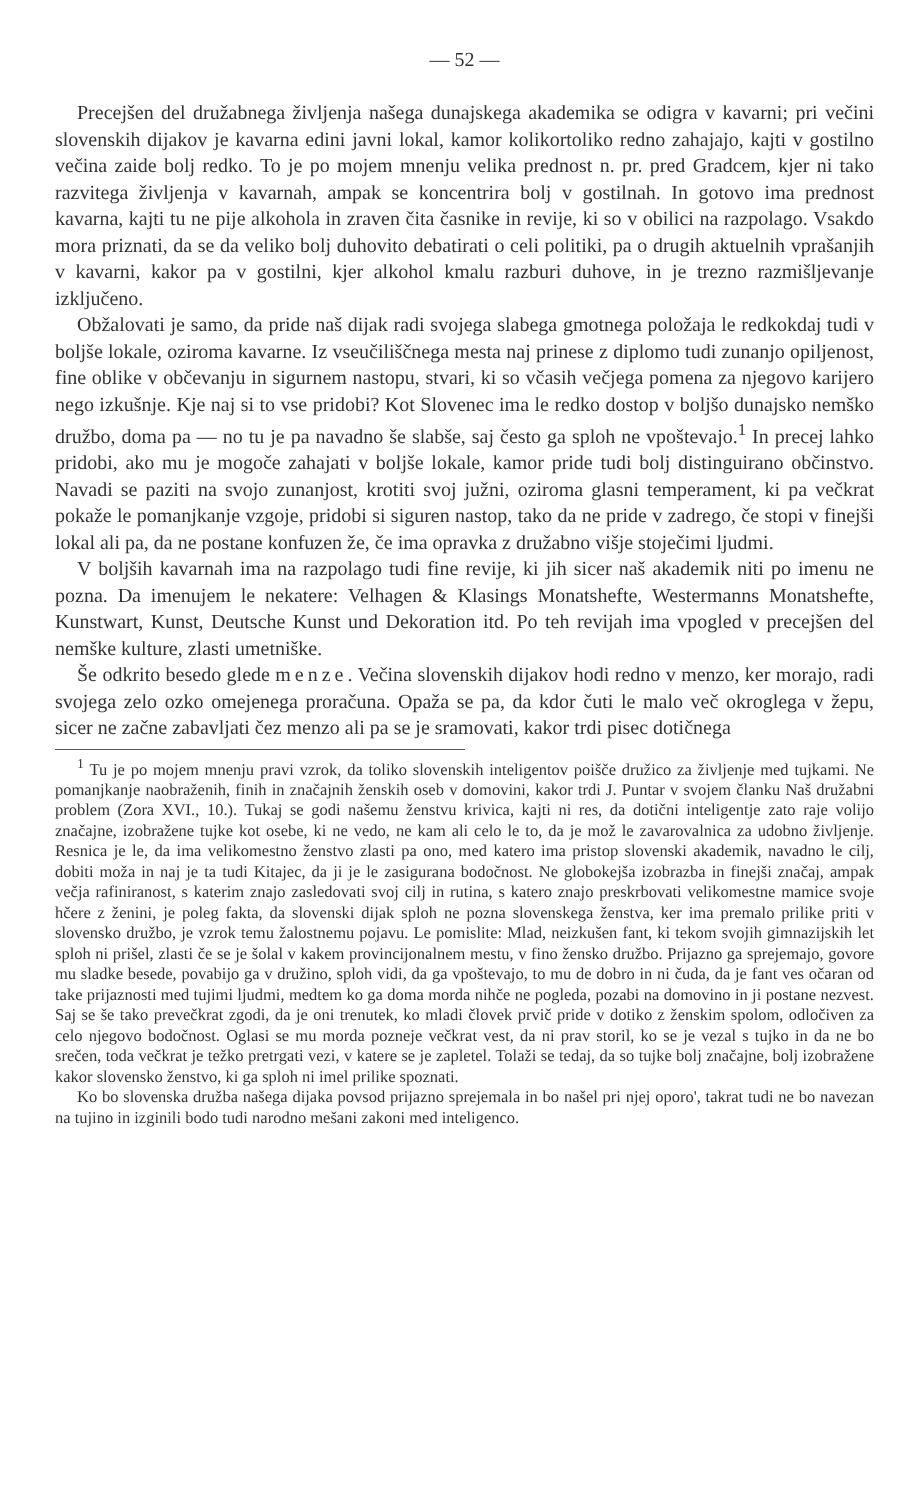— 52 —
Precejšen del družabnega življenja našega dunajskega akademika se odigra v kavarni; pri večini slovenskih dijakov je kavarna edini javni lokal, kamor kolikortoliko redno zahajajo, kajti v gostilno večina zaide bolj redko. To je po mojem mnenju velika prednost n. pr. pred Gradcem, kjer ni tako razvitega življenja v kavarnah, ampak se koncentrira bolj v gostilnah. In gotovo ima prednost kavarna, kajti tu ne pije alkohola in zraven čita časnike in revije, ki so v obilici na razpolago. Vsakdo mora priznati, da se da veliko bolj duhovito debatirati o celi politiki, pa o drugih aktuelnih vprašanjih v kavarni, kakor pa v gostilni, kjer alkohol kmalu razburi duhove, in je trezno razmišljevanje izključeno.
Obžalovati je samo, da pride naš dijak radi svojega slabega gmotnega položaja le redkokdaj tudi v boljše lokale, oziroma kavarne. Iz vseučiliščnega mesta naj prinese z diplomo tudi zunanjo opiljenost, fine oblike v občevanju in sigurnem nastopu, stvari, ki so včasih večjega pomena za njegovo karijero nego izkušnje. Kje naj si to vse pridobi? Kot Slovenec ima le redko dostop v boljšo dunajsko nemško družbo, doma pa — no tu je pa navadno še slabše, saj često ga sploh ne vpoštevajo.<sup>1</sup> In precej lahko pridobi, ako mu je mogoče zahajati v boljše lokale, kamor pride tudi bolj distinguirano občinstvo. Navadi se paziti na svojo zunanjost, krotiti svoj južni, oziroma glasni temperament, ki pa večkrat pokaže le pomanjkanje vzgoje, pridobi si siguren nastop, tako da ne pride v zadrego, če stopi v finejši lokal ali pa, da ne postane konfuzen že, če ima opravka z družabno višje stoječimi ljudmi.
V boljših kavarnah ima na razpolago tudi fine revije, ki jih sicer naš akademik niti po imenu ne pozna. Da imenujem le nekatere: Velhagen & Klasings Monatshefte, Westermanns Monatshefte, Kunstwart, Kunst, Deutsche Kunst und Dekoration itd. Po teh revijah ima vpogled v precejšen del nemške kulture, zlasti umetniške.
Še odkrito besedo glede menze. Večina slovenskih dijakov hodi redno v menzo, ker morajo, radi svojega zelo ozko omejenega proračuna. Opaža se pa, da kdor čuti le malo več okroglega v žepu, sicer ne začne zabavljati čez menzo ali pa se je sramovati, kakor trdi pisec dotičnega
<sup>1</sup> Tu je po mojem mnenju pravi vzrok, da toliko slovenskih inteligentov poišče družico za življenje med tujkami. Ne pomanjkanje naobraženih, finih in značajnih ženskih oseb v domovini, kakor trdi J. Puntar v svojem članku Naš družabni problem (Zora XVI., 10.). Tukaj se godi našemu ženstvu krivica, kajti ni res, da dotični inteligentje zato raje volijo značajne, izobražene tujke kot osebe, ki ne vedo, ne kam ali celo le to, da je mož le zavarovalnica za udobno življenje. Resnica je le, da ima velikomestno ženstvo zlasti pa ono, med katero ima pristop slovenski akademik, navadno le cilj, dobiti moža in naj je ta tudi Kitajec, da ji je le zasigurana bodočnost. Ne globokejša izobrazba in finejši značaj, ampak večja rafiniranost, s katerim znajo zasledovati svoj cilj in rutina, s katero znajo preskrbovati velikomestne mamice svoje hčere z ženini, je poleg fakta, da slovenski dijak sploh ne pozna slovenskega ženstva, ker ima premalo prilike priti v slovensko družbo, je vzrok temu žalostnemu pojavu. Le pomislite: Mlad, neizkušen fant, ki tekom svojih gimnazijskih let sploh ni prišel, zlasti če se je šolal v kakem provincijonalnem mestu, v fino žensko družbo. Prijazno ga sprejemajo, govore mu sladke besede, povabijo ga v družino, sploh vidi, da ga vpoštevajo, to mu de dobro in ni čuda, da je fant ves očaran od take prijaznosti med tujimi ljudmi, medtem ko ga doma morda nihče ne pogleda, pozabi na domovino in ji postane nezvest. Saj se še tako prevečkrat zgodi, da je oni trenutek, ko mladi človek prvič pride v dotiko z ženskim spolom, odločiven za celo njegovo bodočnost. Oglasi se mu morda pozneje večkrat vest, da ni prav storil, ko se je vezal s tujko in da ne bo srečen, toda večkrat je težko pretrgati vezi, v katere se je zapletel. Tolaži se tedaj, da so tujke bolj značajne, bolj izobražene kakor slovensko ženstvo, ki ga sploh ni imel prilike spoznati.
Ko bo slovenska družba našega dijaka povsod prijazno sprejemala in bo našel pri njej oporo', takrat tudi ne bo navezan na tujino in izginili bodo tudi narodno mešani zakoni med inteligenco.